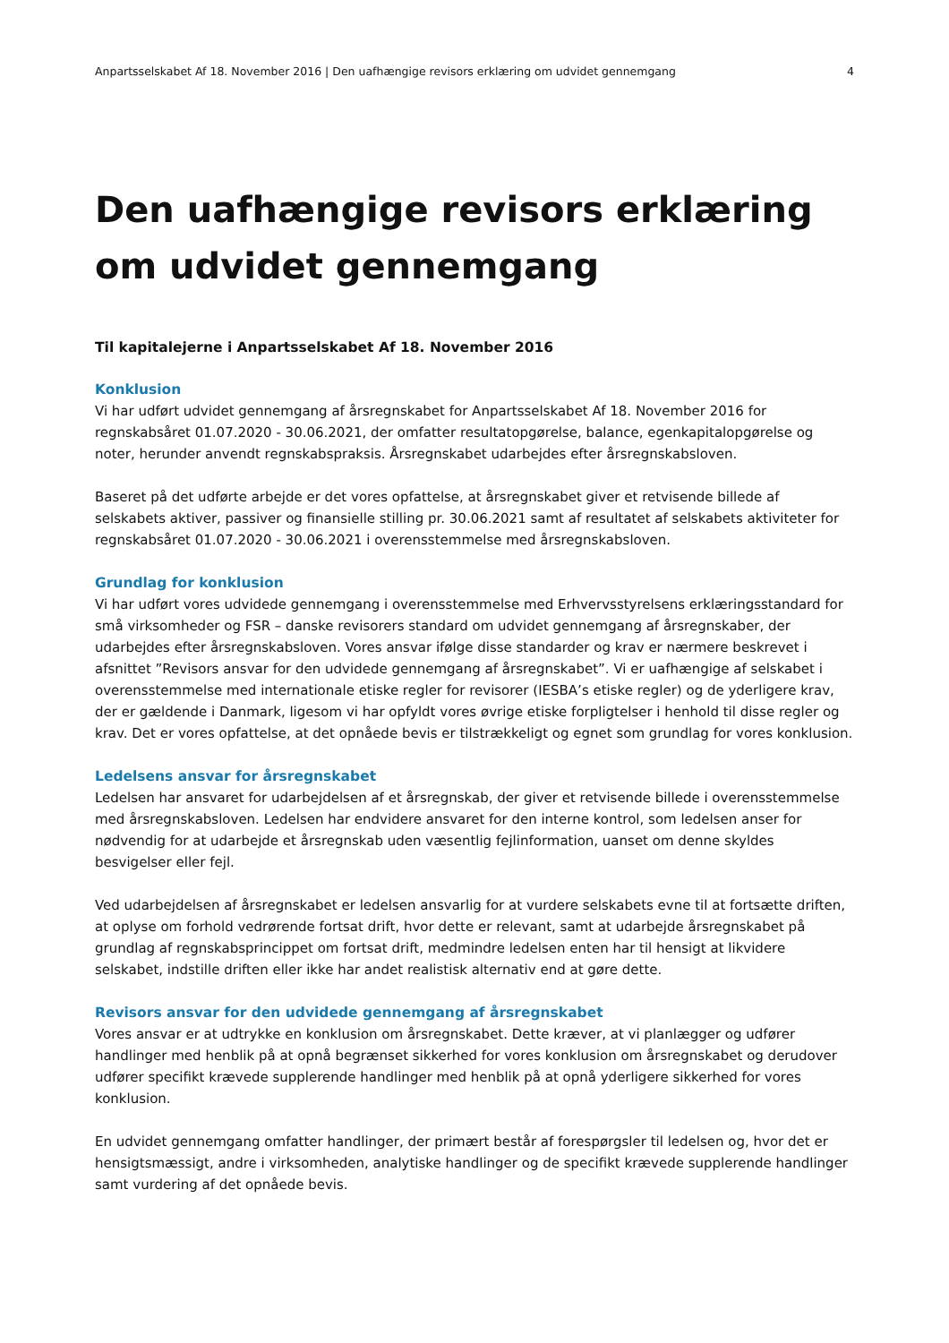Anpartsselskabet Af 18. November 2016 | Den uafhængige revisors erklæring om udvidet gennemgang 4
Den uafhængige revisors erklæring om udvidet gennemgang
Til kapitalejerne i Anpartsselskabet Af 18. November 2016
Konklusion
Vi har udført udvidet gennemgang af årsregnskabet for Anpartsselskabet Af 18. November 2016 for regnskabsåret 01.07.2020 - 30.06.2021, der omfatter resultatopgørelse, balance, egenkapitalopgørelse og noter, herunder anvendt regnskabspraksis. Årsregnskabet udarbejdes efter årsregnskabsloven.
Baseret på det udførte arbejde er det vores opfattelse, at årsregnskabet giver et retvisende billede af selskabets aktiver, passiver og finansielle stilling pr. 30.06.2021 samt af resultatet af selskabets aktiviteter for regnskabsåret 01.07.2020 - 30.06.2021 i overensstemmelse med årsregnskabsloven.
Grundlag for konklusion
Vi har udført vores udvidede gennemgang i overensstemmelse med Erhvervsstyrelsens erklæringsstandard for små virksomheder og FSR – danske revisorers standard om udvidet gennemgang af årsregnskaber, der udarbejdes efter årsregnskabsloven. Vores ansvar ifølge disse standarder og krav er nærmere beskrevet i afsnittet ”Revisors ansvar for den udvidede gennemgang af årsregnskabet”. Vi er uafhængige af selskabet i overensstemmelse med internationale etiske regler for revisorer (IESBA’s etiske regler) og de yderligere krav, der er gældende i Danmark, ligesom vi har opfyldt vores øvrige etiske forpligtelser i henhold til disse regler og krav. Det er vores opfattelse, at det opnåede bevis er tilstrækkeligt og egnet som grundlag for vores konklusion.
Ledelsens ansvar for årsregnskabet
Ledelsen har ansvaret for udarbejdelsen af et årsregnskab, der giver et retvisende billede i overensstemmelse med årsregnskabsloven. Ledelsen har endvidere ansvaret for den interne kontrol, som ledelsen anser for nødvendig for at udarbejde et årsregnskab uden væsentlig fejlinformation, uanset om denne skyldes besvigelser eller fejl.
Ved udarbejdelsen af årsregnskabet er ledelsen ansvarlig for at vurdere selskabets evne til at fortsætte driften, at oplyse om forhold vedrørende fortsat drift, hvor dette er relevant, samt at udarbejde årsregnskabet på grundlag af regnskabsprincippet om fortsat drift, medmindre ledelsen enten har til hensigt at likvidere selskabet, indstille driften eller ikke har andet realistisk alternativ end at gøre dette.
Revisors ansvar for den udvidede gennemgang af årsregnskabet
Vores ansvar er at udtrykke en konklusion om årsregnskabet. Dette kræver, at vi planlægger og udfører handlinger med henblik på at opnå begrænset sikkerhed for vores konklusion om årsregnskabet og derudover udfører specifikt krævede supplerende handlinger med henblik på at opnå yderligere sikkerhed for vores konklusion.
En udvidet gennemgang omfatter handlinger, der primært består af forespørgsler til ledelsen og, hvor det er hensigtsmæssigt, andre i virksomheden, analytiske handlinger og de specifikt krævede supplerende handlinger samt vurdering af det opnåede bevis.